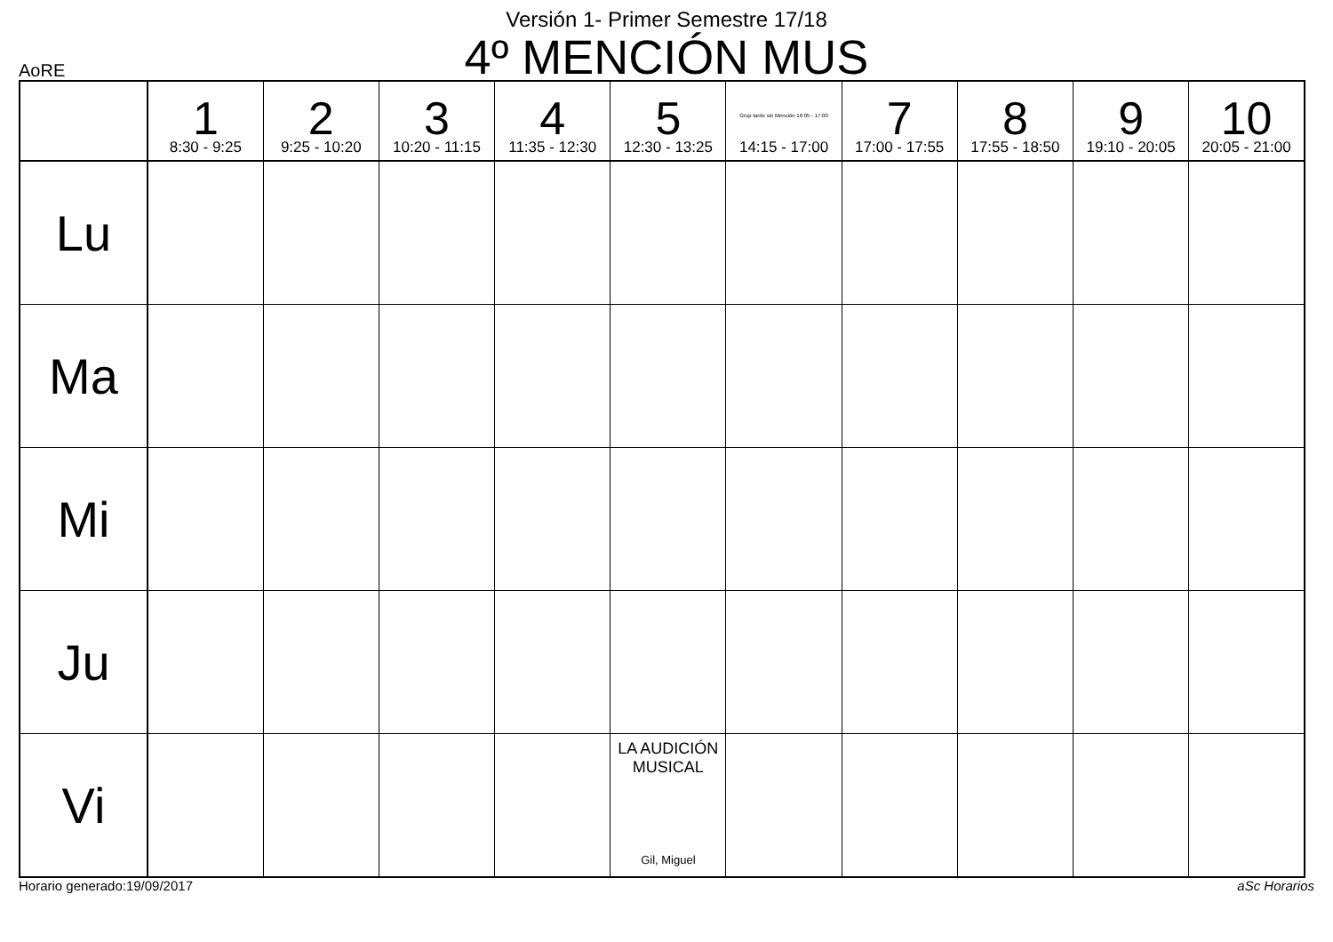Versión 1- Primer Semestre 17/18
4º MENCIÓN MUS
AoRE
| | 1 8:30 - 9:25 | 2 9:25 - 10:20 | 3 10:20 - 11:15 | 4 11:35 - 12:30 | 5 12:30 - 13:25 | Grup tarde sin Mención 16:05 - 17:00 14:15 - 17:00 | 7 17:00 - 17:55 | 8 17:55 - 18:50 | 9 19:10 - 20:05 | 10 20:05 - 21:00 |
| --- | --- | --- | --- | --- | --- | --- | --- | --- | --- | --- |
| Lu | | | | | | | | | | |
| Ma | | | | | | | | | | |
| Mi | | | | | | | | | | |
| Ju | | | | | | | | | | |
| Vi | | | | | LA AUDICIÓN MUSICAL Gil, Miguel | | | | | |
Horario generado:19/09/2017 aSc Horarios